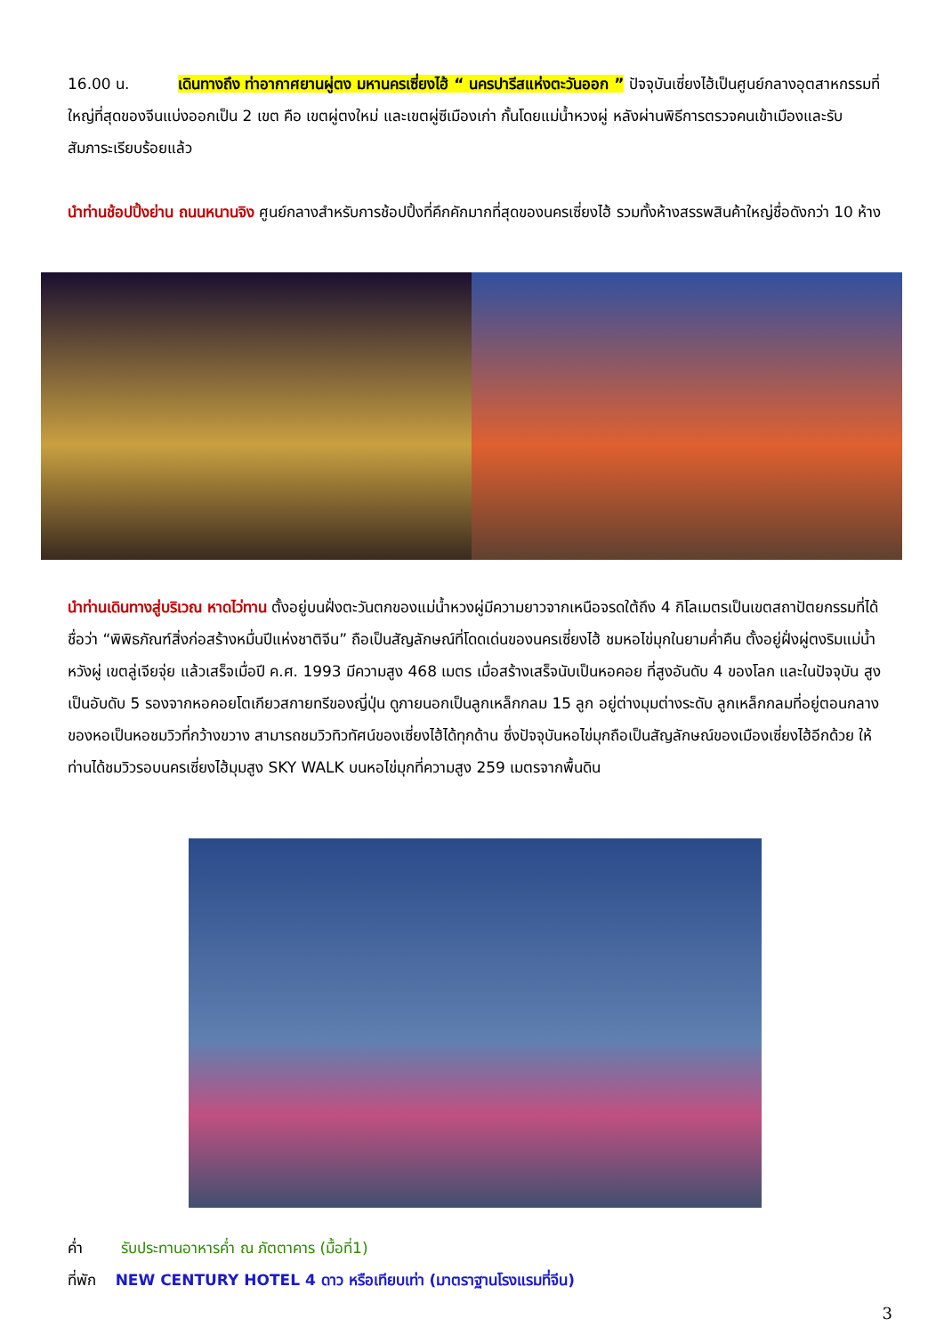16.00 น. เดินทางถึง ท่าอากาศยานผู่ตง มหานครเซี่ยงไฮ้ “ นครปารีสแห่งตะวันออก ” ปัจจุบันเซี่ยงไฮ้เป็นศูนย์กลางอุตสาหกรรมที่ใหญ่ที่สุดของจีนแบ่งออกเป็น 2 เขต คือ เขตผู่ตงใหม่ และเขตผู่ซีเมืองเก่า กั้นโดยแม่น้ำหวงผู่ หลังผ่านพิธีการตรวจคนเข้าเมืองและรับสัมภาระเรียบร้อยแล้ว
นำท่านช้อปปิ้งย่าน ถนนหนานจิง ศูนย์กลางสำหรับการช้อปปิ้งที่คึกคักมากที่สุดของนครเซี่ยงไฮ้ รวมทั้งห้างสรรพสินค้าใหญ่ชื่อดังกว่า 10 ห้าง
นำท่านเดินทางสู่บริเวณ หาดไว่ทาน ตั้งอยู่บนฝั่งตะวันตกของแม่น้ำหวงผู่มีความยาวจากเหนือจรดใต้ถึง 4 กิโลเมตรเป็นเขตสถาปัตยกรรมที่ได้ชื่อว่า “พิพิธภัณฑ์สิ่งก่อสร้างหมื่นปีแห่งชาติจีน” ถือเป็นสัญลักษณ์ที่โดดเด่นของนครเซี่ยงไฮ้ ชมหอไข่มุกในยามค่ำคืน ตั้งอยู่ฝั่งผู่ตงริมแม่น้ำหวังผู่ เขตลู่เจียจุ่ย แล้วเสร็จเมื่อปี ค.ศ. 1993 มีความสูง 468 เมตร เมื่อสร้างเสร็จนับเป็นหอคอย ที่สูงอันดับ 4 ของโลก และในปัจจุบัน สูงเป็นอับดับ 5 รองจากหอคอยโตเกียวสกายทรีของญี่ปุ่น ดูภายนอกเป็นลูกเหล็กกลม 15 ลูก อยู่ต่างมุมต่างระดับ ลูกเหล็กกลมที่อยู่ตอนกลางของหอเป็นหอชมวิวที่กว้างขวาง สามารถชมวิวทิวทัศน์ของเซี่ยงไฮ้ได้ทุกด้าน ซึ่งปัจจุบันหอไข่มุกถือเป็นสัญลักษณ์ของเมืองเซี่ยงไฮ้อีกด้วย ให้ท่านได้ชมวิวรอบนครเซี่ยงไฮ้มุมสูง SKY WALK บนหอไข่มุกที่ความสูง 259 เมตรจากพื้นดิน
ค่ำ รับประทานอาหารค่ำ ณ ภัตตาคาร (มื้อที่1)
ที่พัก NEW CENTURY HOTEL 4 ดาว หรือเทียบเท่า (มาตราฐานโรงแรมที่จีน)
3